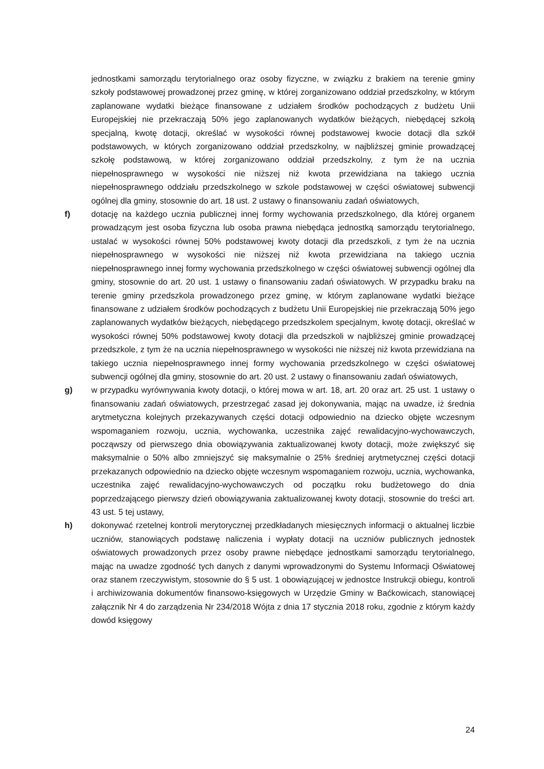jednostkami samorządu terytorialnego oraz osoby fizyczne, w związku z brakiem na terenie gminy szkoły podstawowej prowadzonej przez gminę, w której zorganizowano oddział przedszkolny, w którym zaplanowane wydatki bieżące finansowane z udziałem środków pochodzących z budżetu Unii Europejskiej nie przekraczają 50% jego zaplanowanych wydatków bieżących, niebędącej szkołą specjalną, kwotę dotacji, określać w wysokości równej podstawowej kwocie dotacji dla szkół podstawowych, w których zorganizowano oddział przedszkolny, w najbliższej gminie prowadzącej szkołę podstawową, w której zorganizowano oddział przedszkolny, z tym że na ucznia niepełnosprawnego w wysokości nie niższej niż kwota przewidziana na takiego ucznia niepełnosprawnego oddziału przedszkolnego w szkole podstawowej w części oświatowej subwencji ogólnej dla gminy, stosownie do art. 18 ust. 2 ustawy o finansowaniu zadań oświatowych,
f) dotację na każdego ucznia publicznej innej formy wychowania przedszkolnego, dla której organem prowadzącym jest osoba fizyczna lub osoba prawna niebędąca jednostką samorządu terytorialnego, ustalać w wysokości równej 50% podstawowej kwoty dotacji dla przedszkoli, z tym że na ucznia niepełnosprawnego w wysokości nie niższej niż kwota przewidziana na takiego ucznia niepełnosprawnego innej formy wychowania przedszkolnego w części oświatowej subwencji ogólnej dla gminy, stosownie do art. 20 ust. 1 ustawy o finansowaniu zadań oświatowych. W przypadku braku na terenie gminy przedszkola prowadzonego przez gminę, w którym zaplanowane wydatki bieżące finansowane z udziałem środków pochodzących z budżetu Unii Europejskiej nie przekraczają 50% jego zaplanowanych wydatków bieżących, niebędącego przedszkolem specjalnym, kwotę dotacji, określać w wysokości równej 50% podstawowej kwoty dotacji dla przedszkoli w najbliższej gminie prowadzącej przedszkole, z tym że na ucznia niepełnosprawnego w wysokości nie niższej niż kwota przewidziana na takiego ucznia niepełnosprawnego innej formy wychowania przedszkolnego w części oświatowej subwencji ogólnej dla gminy, stosownie do art. 20 ust. 2 ustawy o finansowaniu zadań oświatowych,
g) w przypadku wyrównywania kwoty dotacji, o której mowa w art. 18, art. 20 oraz art. 25 ust. 1 ustawy o finansowaniu zadań oświatowych, przestrzegać zasad jej dokonywania, mając na uwadze, iż średnia arytmetyczna kolejnych przekazywanych części dotacji odpowiednio na dziecko objęte wczesnym wspomaganiem rozwoju, ucznia, wychowanka, uczestnika zajęć rewalidacyjno-wychowawczych, począwszy od pierwszego dnia obowiązywania zaktualizowanej kwoty dotacji, może zwiększyć się maksymalnie o 50% albo zmniejszyć się maksymalnie o 25% średniej arytmetycznej części dotacji przekazanych odpowiednio na dziecko objęte wczesnym wspomaganiem rozwoju, ucznia, wychowanka, uczestnika zajęć rewalidacyjno-wychowawczych od początku roku budżetowego do dnia poprzedzającego pierwszy dzień obowiązywania zaktualizowanej kwoty dotacji, stosownie do treści art. 43 ust. 5 tej ustawy,
h) dokonywać rzetelnej kontroli merytorycznej przedkładanych miesięcznych informacji o aktualnej liczbie uczniów, stanowiących podstawę naliczenia i wypłaty dotacji na uczniów publicznych jednostek oświatowych prowadzonych przez osoby prawne niebędące jednostkami samorządu terytorialnego, mając na uwadze zgodność tych danych z danymi wprowadzonymi do Systemu Informacji Oświatowej oraz stanem rzeczywistym, stosownie do § 5 ust. 1 obowiązującej w jednostce Instrukcji obiegu, kontroli i archiwizowania dokumentów finansowo-księgowych w Urzędzie Gminy w Baćkowicach, stanowiącej załącznik Nr 4 do zarządzenia Nr 234/2018 Wójta z dnia 17 stycznia 2018 roku, zgodnie z którym każdy dowód księgowy
24